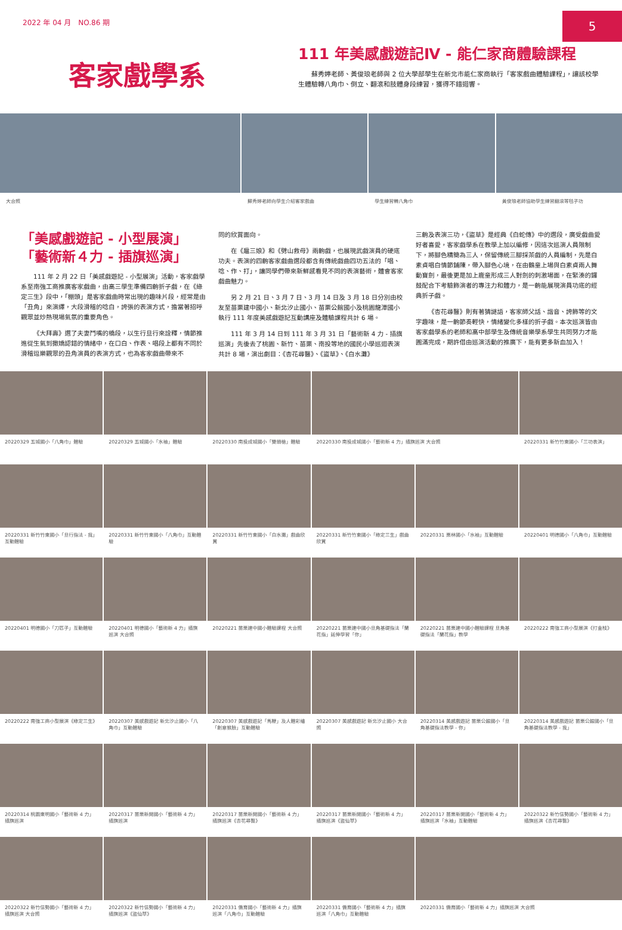2022 年 04 月　NO.86 期
5
客家戲學系
111 年美感戲遊記Ⅳ - 能仁家商體驗課程
　　蘇秀婷老師、黃俊琅老師與 2 位大學部學生在新北市能仁家商執行「客家戲曲體驗課程」，讓該校學生體驗轉八角巾、倒立、翻滾和肢體身段練習，獲得不錯迴響。
大合照 蘇秀婷老師向學生介紹客家戲曲 學生練習轉八角巾 黃俊琅老師協助學生練習翻滾等毯子功
「美感戲遊記 - 小型展演」
「藝術新４力 - 插旗巡演」
111 年 2 月 22 日「美感戲遊記 - 小型展演」活動，客家戲學系至南強工商推廣客家戲曲，由高三學生準備四齣折子戲，在《綠定三生》段中，「棚頭」是客家戲曲時常出現的趣味片段，經常是由「丑角」來演繹，大段滑稽的唸白，誇張的表演方式，擔當著招呼觀眾並炒熱現場氣氛的重要角色。
《大拜壽》選了夫妻鬥嘴的橋段，以生行旦行來詮釋，情節推進從生氣到撒嬌認錯的情緒中，在口白、作表、唱段上都有不同於滑稽逗樂觀眾的丑角演員的表演方式，也為客家戲曲帶來不
同的欣賞面向。
在《扈三娘》和《劈山救母》兩齣戲，也展現武戲演員的硬底功夫。表演的四齣客家戲曲選段都含有傳統戲曲四功五法的「唱、唸、作、打」，讓同學們帶來新鮮感看見不同的表演藝術，體會客家戲曲魅力。
另 2 月 21 日、3 月 7 日、3 月 14 日及 3 月 18 日分別由校友至苗栗建中國小、新北汐止國小、苗栗公館國小及桃園龍潭國小執行 111 年度美感戲遊記互動講座及體驗課程共計 6 場。
111 年 3 月 14 日到 111 年 3 月 31 日「藝術新 4 力 - 插旗巡演」先後去了桃園、新竹、苗栗、南投等地的國民小學巡迴表演共計 8 場，演出劇目：《杏花尋醫》、《盜草》、《白水灘》
三齣及表演三功，《盜草》是經典《白蛇傳》中的選段，廣受戲曲愛好者喜愛，客家戲學系在教學上加以編修，因這次巡演人員限制下，將腳色精簡為三人，保留傳統三腳採茶戲的人員編制，先是白素貞唱白情節鋪陳，帶入腳色心境，在由鶴童上場與白素貞兩人舞動寶劍，最後更是加上鹿童形成三人對劍的刺激場面，在緊湊的鑼鼓配合下考驗飾演者的專注力和體力，是一齣能展現演員功底的經典折子戲。
《杏花尋醫》則有著猜謎語，客家師父話、諧音、誇飾等的文字趣味，是一齣節奏輕快，情緒變化多樣的折子戲。本次巡演皆由客家戲學系的老師和高中部學生及傳統音樂學系學生共同努力才能圓滿完成，期許借由巡演活動的推廣下，能有更多新血加入！
20220329 五城國小「八角巾」體驗
20220329 五城國小「水袖」體驗
20220330 南投成城國小「雙頭槍」體驗
20220330 南投成城國小「藝術新 4 力」插旗巡演 大合照
20220331 新竹竹東國小「三功表演」
20220331 新竹竹東國小「旦行指法 - 我」互動體驗
20220331 新竹竹東國小「八角巾」互動體驗
20220331 新竹竹東國小「白水灘」戲曲欣賞
20220331 新竹竹東國小「綠定三生」戲曲欣賞
20220331 栗林國小「水袖」互動體驗
20220401 明德國小「八角巾」互動體驗
20220401 明德國小「刀匹子」互動體驗
20220401 明德國小「藝術新 4 力」插旗巡演 大合照
20220221 苗栗建中國小體驗課程 大合照
20220221 苗栗建中國小旦角基礎指法「蘭花指」延伸學習「你」
20220221 苗栗建中國小體驗課程 旦角基礎指法「蘭花指」教學
20220222 南強工商小型展演《打金枝》
20220222 南強工商小型展演《綠定三生》
20220307 美感戲遊記 新北汐止國小「八角巾」互動體驗
20220307 美感戲遊記「馬鞭」及人體彩繪「創意猴臉」互動體驗
20220307 美感戲遊記 新北汐止國小 大合照
20220314 美感戲遊記 苗栗公館國小「旦角基礎指法教學 - 你」
20220314 美感戲遊記 苗栗公館國小「旦角基礎指法教學 - 我」
20220314 桃園東明國小「藝術新 4 力」插旗巡演
20220317 苗栗新開國小「藝術新 4 力」插旗巡演
20220317 苗栗新開國小「藝術新 4 力」插旗巡演《杏花尋醫》
20220317 苗栗新開國小「藝術新 4 力」插旗巡演《盜仙草》
20220317 苗栗新開國小「藝術新 4 力」插旗巡演「水袖」互動體驗
20220322 新竹信勢國小「藝術新 4 力」插旗巡演《杏花尋醫》
20220322 新竹信勢國小「藝術新 4 力」插旗巡演 大合照
20220322 新竹信勢國小「藝術新 4 力」插旗巡演《盜仙草》
20220331 僑育國小「藝術新 4 力」插旗巡演「八角巾」互動體驗
20220331 僑育國小「藝術新 4 力」插旗巡演「八角巾」互動體驗
20220331 僑育國小「藝術新 4 力」插旗巡演 大合照